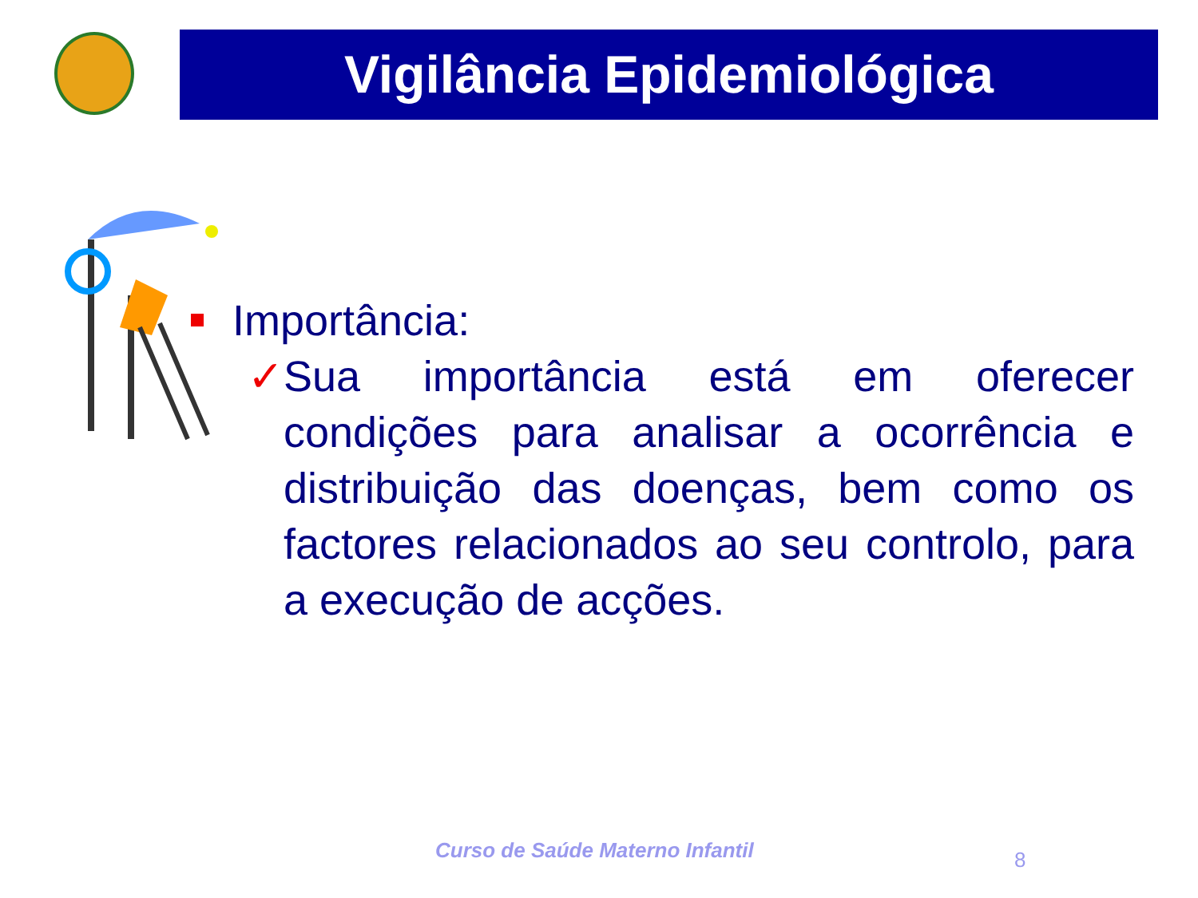Vigilância Epidemiológica
Importância:
✓ Sua importância está em oferecer condições para analisar a ocorrência e distribuição das doenças, bem como os factores relacionados ao seu controlo, para a execução de acções.
Curso de Saúde Materno Infantil
8